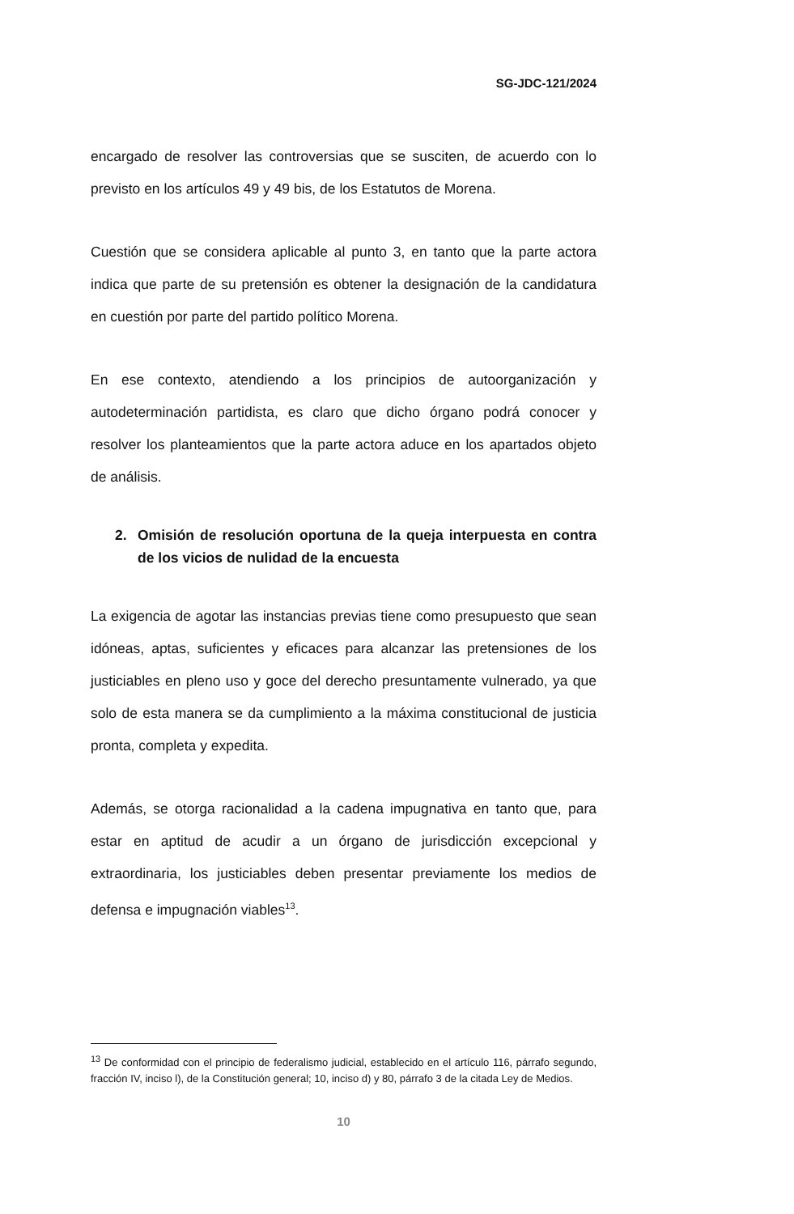SG-JDC-121/2024
encargado de resolver las controversias que se susciten, de acuerdo con lo previsto en los artículos 49 y 49 bis, de los Estatutos de Morena.
Cuestión que se considera aplicable al punto 3, en tanto que la parte actora indica que parte de su pretensión es obtener la designación de la candidatura en cuestión por parte del partido político Morena.
En ese contexto, atendiendo a los principios de autoorganización y autodeterminación partidista, es claro que dicho órgano podrá conocer y resolver los planteamientos que la parte actora aduce en los apartados objeto de análisis.
2. Omisión de resolución oportuna de la queja interpuesta en contra de los vicios de nulidad de la encuesta
La exigencia de agotar las instancias previas tiene como presupuesto que sean idóneas, aptas, suficientes y eficaces para alcanzar las pretensiones de los justiciables en pleno uso y goce del derecho presuntamente vulnerado, ya que solo de esta manera se da cumplimiento a la máxima constitucional de justicia pronta, completa y expedita.
Además, se otorga racionalidad a la cadena impugnativa en tanto que, para estar en aptitud de acudir a un órgano de jurisdicción excepcional y extraordinaria, los justiciables deben presentar previamente los medios de defensa e impugnación viables<sup>13</sup>.
<sup>13</sup> De conformidad con el principio de federalismo judicial, establecido en el artículo 116, párrafo segundo, fracción IV, inciso l), de la Constitución general; 10, inciso d) y 80, párrafo 3 de la citada Ley de Medios.
10